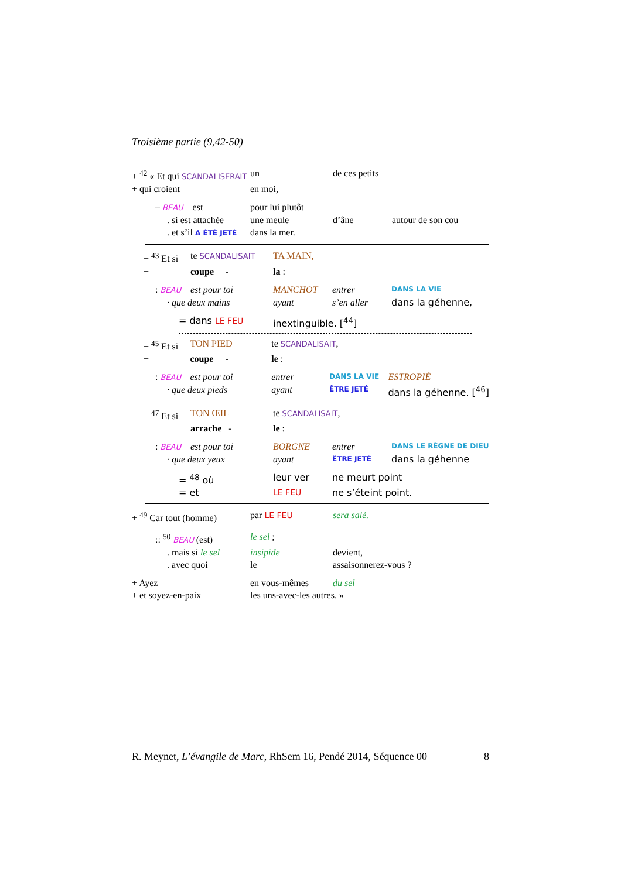Troisième partie (9,42-50)
| + <sup>42</sup> « Et qui SCANDALISERAIT | un | de ces petits | |
| + qui croient | en moi, | | |
| – BEAU est | pour lui plutôt | | |
| . si est attachée | une meule | d’âne | autour de son cou |
| . et s’il A ÉTÉ JETÉ | dans la mer. | | |
| + <sup>43</sup> Et si | te SCANDALISAIT | TA MAIN, | | |
| + | coupe - | la : | | |
| : BEAU | est pour toi | MANCHOT | entrer | DANS LA VIE |
| · que deux mains | | ayant | s’en aller | dans la géhenne, |
| = dans LE FEU | | inextinguible. [<sup>44</sup>] | | |
| + <sup>45</sup> Et si | TON PIED | te SCANDALISAIT , | | |
| + | coupe - | le : | | |
| : BEAU | est pour toi | entrer | DANS LA VIE | ESTROPIÉ |
| · que deux pieds | | ayant | ÊTRE JETÉ | dans la géhenne. [<sup>46</sup>] |
| + <sup>47</sup> Et si | TON ŒIL | te SCANDALISAIT , | | |
| + | arrache - | le : | | |
| : BEAU | est pour toi | BORGNE | entrer | DANS LE RÈGNE DE DIEU |
| · que deux yeux | | ayant | ÊTRE JETÉ | dans la géhenne |
| = <sup>48</sup> où | | leur ver | ne meurt point | |
| = et | | LE FEU | ne s’éteint point. | |
| + <sup>49</sup> Car tout (homme) | par LE FEU | sera salé. |
| :: <sup>50</sup> BEAU (est) | le sel ; | |
| . mais si le sel | insipide | devient, |
| . avec quoi | le | assaisonnerez-vous ? |
| + Ayez | en vous-mêmes | du sel |
| + et soyez-en-paix | les uns-avec-les autres. » | |
R. Meynet, L’évangile de Marc, RhSem 16, Pendé 2014, Séquence 00 8